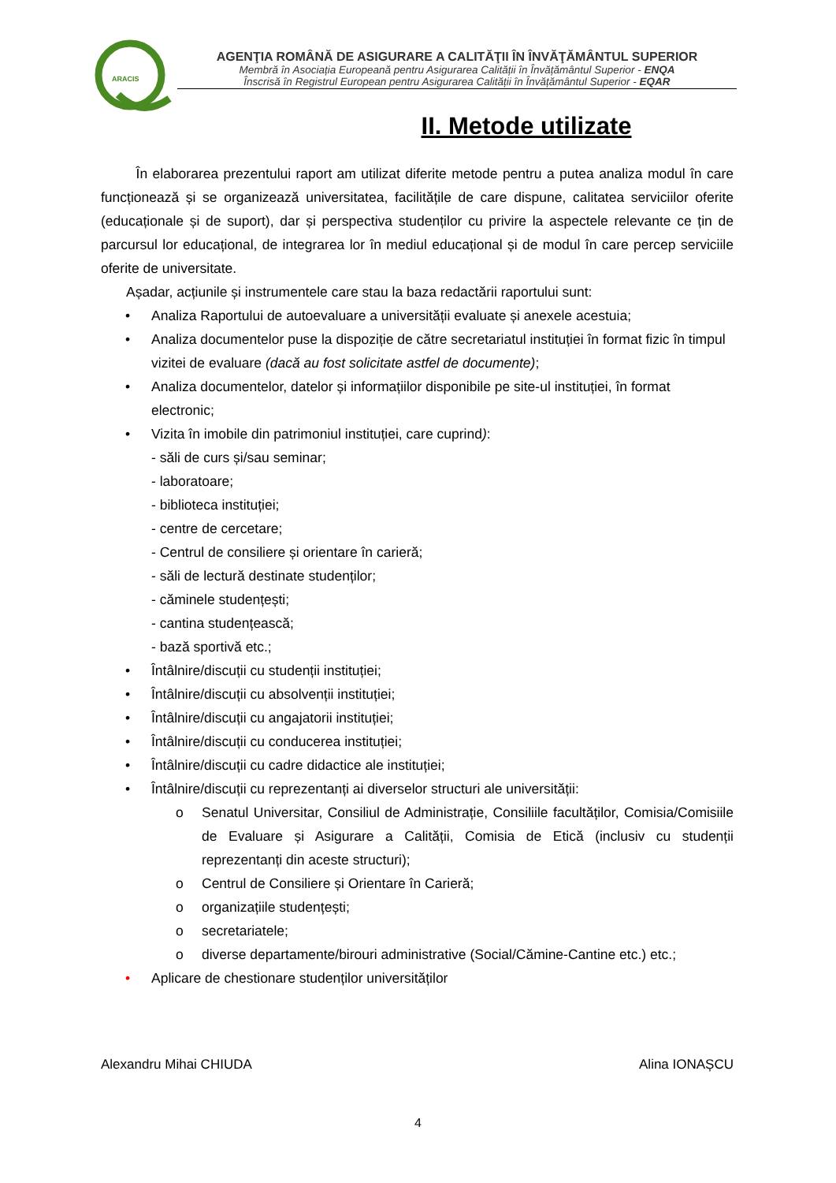ARACIS
AGENŢIA ROMÂNĂ DE ASIGURARE A CALITĂŢII ÎN ÎNVĂŢĂMÂNTUL SUPERIOR
Membră în Asociația Europeană pentru Asigurarea Calității în Învățământul Superior - ENQA
Înscrisă în Registrul European pentru Asigurarea Calității în Învățământul Superior - EQAR
II. Metode utilizate
În elaborarea prezentului raport am utilizat diferite metode pentru a putea analiza modul în care funcționează și se organizează universitatea, facilitățile de care dispune, calitatea serviciilor oferite (educaționale și de suport), dar și perspectiva studenților cu privire la aspectele relevante ce țin de parcursul lor educațional, de integrarea lor în mediul educațional și de modul în care percep serviciile oferite de universitate.
Așadar, acțiunile și instrumentele care stau la baza redactării raportului sunt:
• Analiza Raportului de autoevaluare a universității evaluate și anexele acestuia;
• Analiza documentelor puse la dispoziție de către secretariatul instituției în format fizic în timpul vizitei de evaluare (dacă au fost solicitate astfel de documente);
• Analiza documentelor, datelor și informațiilor disponibile pe site-ul instituției, în format electronic;
• Vizita în imobile din patrimoniul instituției, care cuprind):
- săli de curs și/sau seminar;
- laboratoare;
- biblioteca instituției;
- centre de cercetare;
- Centrul de consiliere și orientare în carieră;
- săli de lectură destinate studenților;
- căminele studențești;
- cantina studențească;
- bază sportivă etc.;
• Întâlnire/discuții cu studenții instituției;
• Întâlnire/discuții cu absolvenții instituției;
• Întâlnire/discuții cu angajatorii instituției;
• Întâlnire/discuții cu conducerea instituției;
• Întâlnire/discuții cu cadre didactice ale instituției;
• Întâlnire/discuții cu reprezentanți ai diverselor structuri ale universității:
o
Senatul Universitar, Consiliul de Administrație, Consiliile facultăților, Comisia/Comisiile de Evaluare și Asigurare a Calității, Comisia de Etică (inclusiv cu studenții reprezentanți din aceste structuri);
o Centrul de Consiliere și Orientare în Carieră;
o organizațiile studențești;
o secretariatele;
o diverse departamente/birouri administrative (Social/Cămine-Cantine etc.) etc.;
• Aplicare de chestionare studenților universităților
Alexandru Mihai CHIUDA Alina IONAȘCU
4